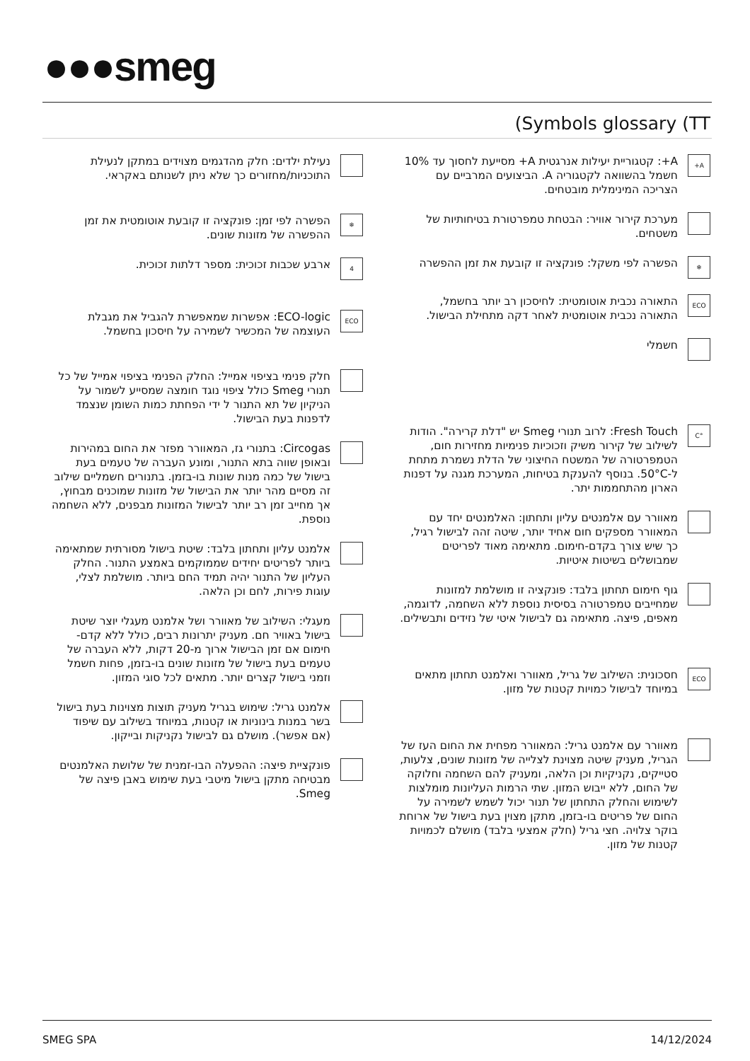●●●smeg
(Symbols glossary (TT
A+
A+: קטגוריית יעילות אנרגטית A+ מסייעת לחסוך עד 10% חשמל בהשוואה לקטגוריה A. הביצועים המרביים עם הצריכה המינימלית מובטחים.
מערכת קירור אוויר: הבטחת טמפרטורת בטיחותיות של משטחים.
❄
הפשרה לפי משקל: פונקציה זו קובעת את זמן ההפשרה
ECO
התאורה נכבית אוטומטית: לחיסכון רב יותר בחשמל, התאורה נכבית אוטומטית לאחר דקה מתחילת הבישול.
חשמלי
°C
Fresh Touch: לרוב תנורי Smeg יש "דלת קרירה". הודות לשילוב של קירור משיק וזכוכיות פנימיות מחזירות חום, הטמפרטורה של המשטח החיצוני של הדלת נשמרת מתחת ל-50°C. בנוסף להענקת בטיחות, המערכת מגנה על דפנות הארון מהתחממות יתר.
מאוורר עם אלמנטים עליון ותחתון: האלמנטים יחד עם המאוורר מספקים חום אחיד יותר, שיטה זהה לבישול רגיל, כך שיש צורך בקדם-חימום. מתאימה מאוד לפריטים שמבושלים בשיטות איטיות.
גוף חימום תחתון בלבד: פונקציה זו מושלמת למזונות שמחייבים טמפרטורה בסיסית נוספת ללא השחמה, לדוגמה, מאפים, פיצה. מתאימה גם לבישול איטי של נזידים ותבשילים.
ECO
חסכונית: השילוב של גריל, מאוורר ואלמנט תחתון מתאים במיוחד לבישול כמויות קטנות של מזון.
מאוורר עם אלמנט גריל: המאוורר מפחית את החום העז של הגריל, מעניק שיטה מצוינת לצלייה של מזונות שונים, צלעות, סטייקים, נקניקיות וכן הלאה, ומעניק להם השחמה וחלוקה של החום, ללא ייבוש המזון. שתי הרמות העליונות מומלצות לשימוש והחלק התחתון של תנור יכול לשמש לשמירה על החום של פריטים בו-בזמן, מתקן מצוין בעת בישול של ארוחת בוקר צלויה. חצי גריל (חלק אמצעי בלבד) מושלם לכמויות קטנות של מזון.
נעילת ילדים: חלק מהדגמים מצוידים במתקן לנעילת התוכניות/מחזורים כך שלא ניתן לשנותם באקראי.
❄
הפשרה לפי זמן: פונקציה זו קובעת אוטומטית את זמן ההפשרה של מזונות שונים.
4
ארבע שכבות זכוכית: מספר דלתות זכוכית.
ECO
ECO-logic: אפשרות שמאפשרת להגביל את מגבלת העוצמה של המכשיר לשמירה על חיסכון בחשמל.
חלק פנימי בציפוי אמייל: החלק הפנימי בציפוי אמייל של כל תנורי Smeg כולל ציפוי נוגד חומצה שמסייע לשמור על הניקיון של תא התנור ל ידי הפחתת כמות השומן שנצמד לדפנות בעת הבישול.
Circogas: בתנורי גז, המאוורר מפזר את החום במהירות ובאופן שווה בתא התנור, ומונע העברה של טעמים בעת בישול של כמה מנות שונות בו-בזמן. בתנורים חשמליים שילוב זה מסיים מהר יותר את הבישול של מזונות שמוכנים מבחוץ, אך מחייב זמן רב יותר לבישול המזונות מבפנים, ללא השחמה נוספת.
אלמנט עליון ותחתון בלבד: שיטת בישול מסורתית שמתאימה ביותר לפריטים יחידים שממוקמים באמצע התנור. החלק העליון של התנור יהיה תמיד החם ביותר. מושלמת לצלי, עוגות פירות, לחם וכן הלאה.
מעגלי: השילוב של מאוורר ושל אלמנט מעגלי יוצר שיטת בישול באוויר חם. מעניק יתרונות רבים, כולל ללא קדם-חימום אם זמן הבישול ארוך מ-20 דקות, ללא העברה של טעמים בעת בישול של מזונות שונים בו-בזמן, פחות חשמל וזמני בישול קצרים יותר. מתאים לכל סוגי המזון.
אלמנט גריל: שימוש בגריל מעניק תוצות מצוינות בעת בישול בשר במנות בינוניות או קטנות, במיוחד בשילוב עם שיפוד (אם אפשר). מושלם גם לבישול נקניקות ובייקון.
פונקציית פיצה: ההפעלה הבו-זמנית של שלושת האלמנטים מבטיחה מתקן בישול מיטבי בעת שימוש באבן פיצה של Smeg.
SMEG SPA 14/12/2024